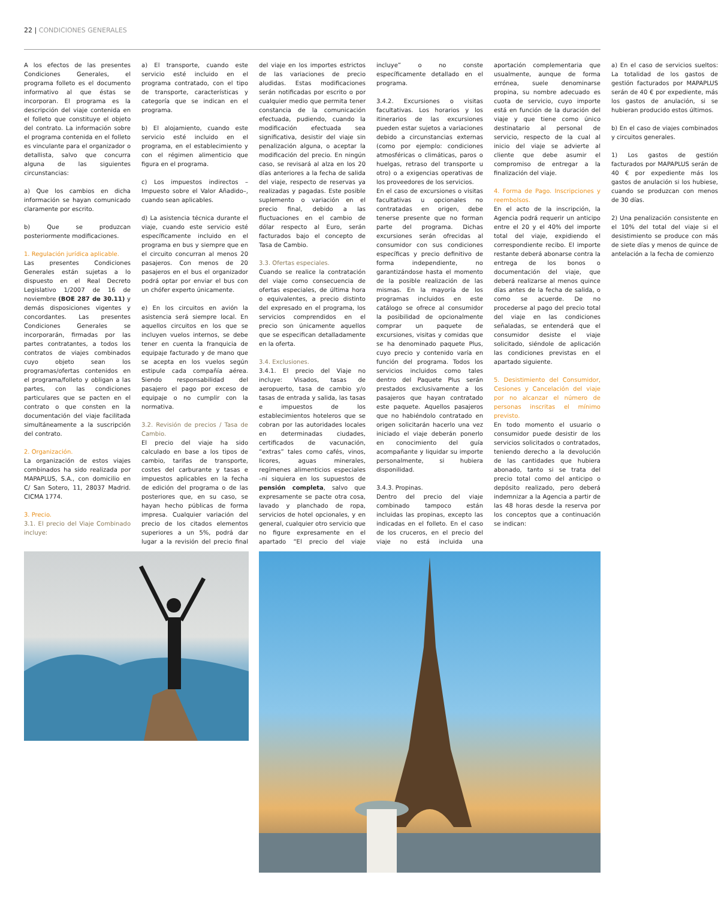22 | CONDICIONES GENERALES
A los efectos de las presentes Condiciones Generales, el programa folleto es el documento informativo al que éstas se incorporan. El programa es la descripción del viaje contenida en el folleto que constituye el objeto del contrato. La información sobre el programa contenida en el folleto es vinculante para el organizador o detallista, salvo que concurra alguna de las siguientes circunstancias:
a) Que los cambios en dicha información se hayan comunicado claramente por escrito.
b) Que se produzcan posteriormente modificaciones.
1. Regulación jurídica aplicable.
Las presentes Condiciones Generales están sujetas a lo dispuesto en el Real Decreto Legislativo 1/2007 de 16 de noviembre (BOE 287 de 30.11) y demás disposiciones vigentes y concordantes. Las presentes Condiciones Generales se incorporarán, firmadas por las partes contratantes, a todos los contratos de viajes combinados cuyo objeto sean los programas/ofertas contenidos en el programa/folleto y obligan a las partes, con las condiciones particulares que se pacten en el contrato o que consten en la documentación del viaje facilitada simultáneamente a la suscripción del contrato.
2. Organización.
La organización de estos viajes combinados ha sido realizada por MAPAPLUS, S.A., con domicilio en C/ San Sotero, 11, 28037 Madrid. CICMA 1774.
3. Precio.
3.1. El precio del Viaje Combinado incluye:
a) El transporte, cuando este servicio esté incluido en el programa contratado, con el tipo de transporte, características y categoría que se indican en el programa.
b) El alojamiento, cuando este servicio esté incluido en el programa, en el establecimiento y con el régimen alimenticio que figura en el programa.
c) Los impuestos indirectos –Impuesto sobre el Valor Añadido–, cuando sean aplicables.
d) La asistencia técnica durante el viaje, cuando este servicio esté específicamente incluido en el programa en bus y siempre que en el circuito concurran al menos 20 pasajeros. Con menos de 20 pasajeros en el bus el organizador podrá optar por enviar el bus con un chófer experto únicamente.
e) En los circuitos en avión la asistencia será siempre local. En aquellos circuitos en los que se incluyen vuelos internos, se debe tener en cuenta la franquicia de equipaje facturado y de mano que se acepta en los vuelos según estipule cada compañía aérea. Siendo responsabilidad del pasajero el pago por exceso de equipaje o no cumplir con la normativa.
3.2. Revisión de precios / Tasa de Cambio.
El precio del viaje ha sido calculado en base a los tipos de cambio, tarifas de transporte, costes del carburante y tasas e impuestos aplicables en la fecha de edición del programa o de las posteriores que, en su caso, se hayan hecho públicas de forma impresa. Cualquier variación del precio de los citados elementos superiores a un 5%, podrá dar lugar a la revisión del precio final del viaje en los importes estrictos de las variaciones de precio aludidas. Estas modificaciones serán notificadas por escrito o por cualquier medio que permita tener constancia de la comunicación efectuada, pudiendo, cuando la modificación efectuada sea significativa, desistir del viaje sin penalización alguna, o aceptar la modificación del precio. En ningún caso, se revisará al alza en los 20 días anteriores a la fecha de salida del viaje, respecto de reservas ya realizadas y pagadas. Este posible suplemento o variación en el precio final, debido a las fluctuaciones en el cambio de dólar respecto al Euro, serán facturados bajo el concepto de Tasa de Cambio.
3.3. Ofertas especiales.
Cuando se realice la contratación del viaje como consecuencia de ofertas especiales, de última hora o equivalentes, a precio distinto del expresado en el programa, los servicios comprendidos en el precio son únicamente aquellos que se especifican detalladamente en la oferta.
3.4. Exclusiones.
3.4.1. El precio del Viaje no incluye: Visados, tasas de aeropuerto, tasa de cambio y/o tasas de entrada y salida, las tasas e impuestos de los establecimientos hoteleros que se cobran por las autoridades locales en determinadas ciudades, certificados de vacunación, “extras” tales como cafés, vinos, licores, aguas minerales, regímenes alimenticios especiales –ni siquiera en los supuestos de pensión completa, salvo que expresamente se pacte otra cosa, lavado y planchado de ropa, servicios de hotel opcionales, y en general, cualquier otro servicio que no figure expresamente en el apartado “El precio del viaje incluye” o no conste específicamente detallado en el programa.
3.4.2. Excursiones o visitas facultativas. Los horarios y los itinerarios de las excursiones pueden estar sujetos a variaciones debido a circunstancias externas (como por ejemplo: condiciones atmosféricas o climáticas, paros o huelgas, retraso del transporte u otro) o a exigencias operativas de los proveedores de los servicios.
En el caso de excursiones o visitas facultativas u opcionales no contratadas en origen, debe tenerse presente que no forman parte del programa. Dichas excursiones serán ofrecidas al consumidor con sus condiciones específicas y precio definitivo de forma independiente, no garantizándose hasta el momento de la posible realización de las mismas. En la mayoría de los programas incluidos en este catálogo se ofrece al consumidor la posibilidad de opcionalmente comprar un paquete de excursiones, visitas y comidas que se ha denominado paquete Plus, cuyo precio y contenido varía en función del programa. Todos los servicios incluidos como tales dentro del Paquete Plus serán prestados exclusivamente a los pasajeros que hayan contratado este paquete. Aquellos pasajeros que no habiéndolo contratado en origen solicitarán hacerlo una vez iniciado el viaje deberán ponerlo en conocimiento del guía acompañante y liquidar su importe personalmente, si hubiera disponilidad.
3.4.3. Propinas.
Dentro del precio del viaje combinado tampoco están incluidas las propinas, excepto las indicadas en el folleto. En el caso de los cruceros, en el precio del viaje no está incluida una aportación complementaria que usualmente, aunque de forma errónea, suele denominarse propina, su nombre adecuado es cuota de servicio, cuyo importe está en función de la duración del viaje y que tiene como único destinatario al personal de servicio, respecto de la cual al inicio del viaje se advierte al cliente que debe asumir el compromiso de entregar a la finalización del viaje.
4. Forma de Pago. Inscripciones y reembolsos.
En el acto de la inscripción, la Agencia podrá requerir un anticipo entre el 20 y el 40% del importe total del viaje, expidiendo el correspondiente recibo. El importe restante deberá abonarse contra la entrega de los bonos o documentación del viaje, que deberá realizarse al menos quince días antes de la fecha de salida, o como se acuerde. De no procederse al pago del precio total del viaje en las condiciones señaladas, se entenderá que el consumidor desiste el viaje solicitado, siéndole de aplicación las condiciones previstas en el apartado siguiente.
5. Desistimiento del Consumidor, Cesiones y Cancelación del viaje por no alcanzar el número de personas inscritas el mínimo previsto.
En todo momento el usuario o consumidor puede desistir de los servicios solicitados o contratados, teniendo derecho a la devolución de las cantidades que hubiera abonado, tanto si se trata del precio total como del anticipo o depósito realizado, pero deberá indemnizar a la Agencia a partir de las 48 horas desde la reserva por los conceptos que a continuación se indican:
a) En el caso de servicios sueltos: La totalidad de los gastos de gestión facturados por MAPAPLUS serán de 40 € por expediente, más los gastos de anulación, si se hubieran producido estos últimos.
b) En el caso de viajes combinados y circuitos generales.
1) Los gastos de gestión facturados por MAPAPLUS serán de 40 € por expediente más los gastos de anulación si los hubiese, cuando se produzcan con menos de 30 días.
2) Una penalización consistente en el 10% del total del viaje si el desistimiento se produce con más de siete días y menos de quince de antelación a la fecha de comienzo